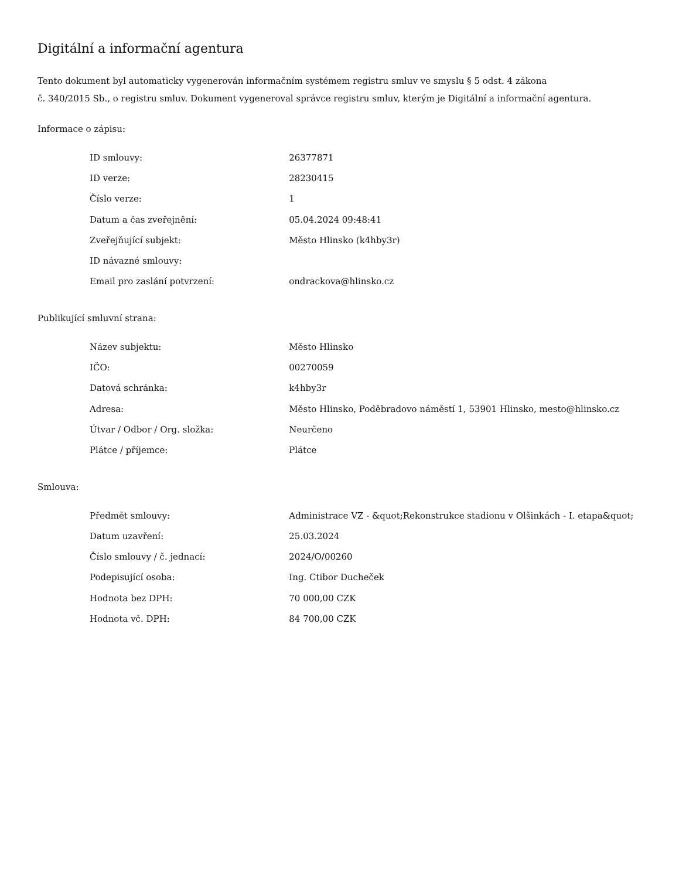Digitální a informační agentura
Tento dokument byl automaticky vygenerován informačním systémem registru smluv ve smyslu § 5 odst. 4 zákona
č. 340/2015 Sb., o registru smluv. Dokument vygeneroval správce registru smluv, kterým je Digitální a informační agentura.
Informace o zápisu:
| ID smlouvy: | 26377871 |
| ID verze: | 28230415 |
| Číslo verze: | 1 |
| Datum a čas zveřejnění: | 05.04.2024 09:48:41 |
| Zveřejňující subjekt: | Město Hlinsko (k4hby3r) |
| ID návazné smlouvy: | |
| Email pro zaslání potvrzení: | ondrackova@hlinsko.cz |
Publikující smluvní strana:
| Název subjektu: | Město Hlinsko |
| IČO: | 00270059 |
| Datová schránka: | k4hby3r |
| Adresa: | Město Hlinsko, Poděbradovo náměstí 1, 53901 Hlinsko, mesto@hlinsko.cz |
| Útvar / Odbor / Org. složka: | Neurčeno |
| Plátce / příjemce: | Plátce |
Smlouva:
| Předmět smlouvy: | Administrace VZ - &quot;Rekonstrukce stadionu v Olšinkách - I. etapa&quot; |
| Datum uzavření: | 25.03.2024 |
| Číslo smlouvy / č. jednací: | 2024/O/00260 |
| Podepisující osoba: | Ing. Ctibor Ducheček |
| Hodnota bez DPH: | 70 000,00 CZK |
| Hodnota vč. DPH: | 84 700,00 CZK |